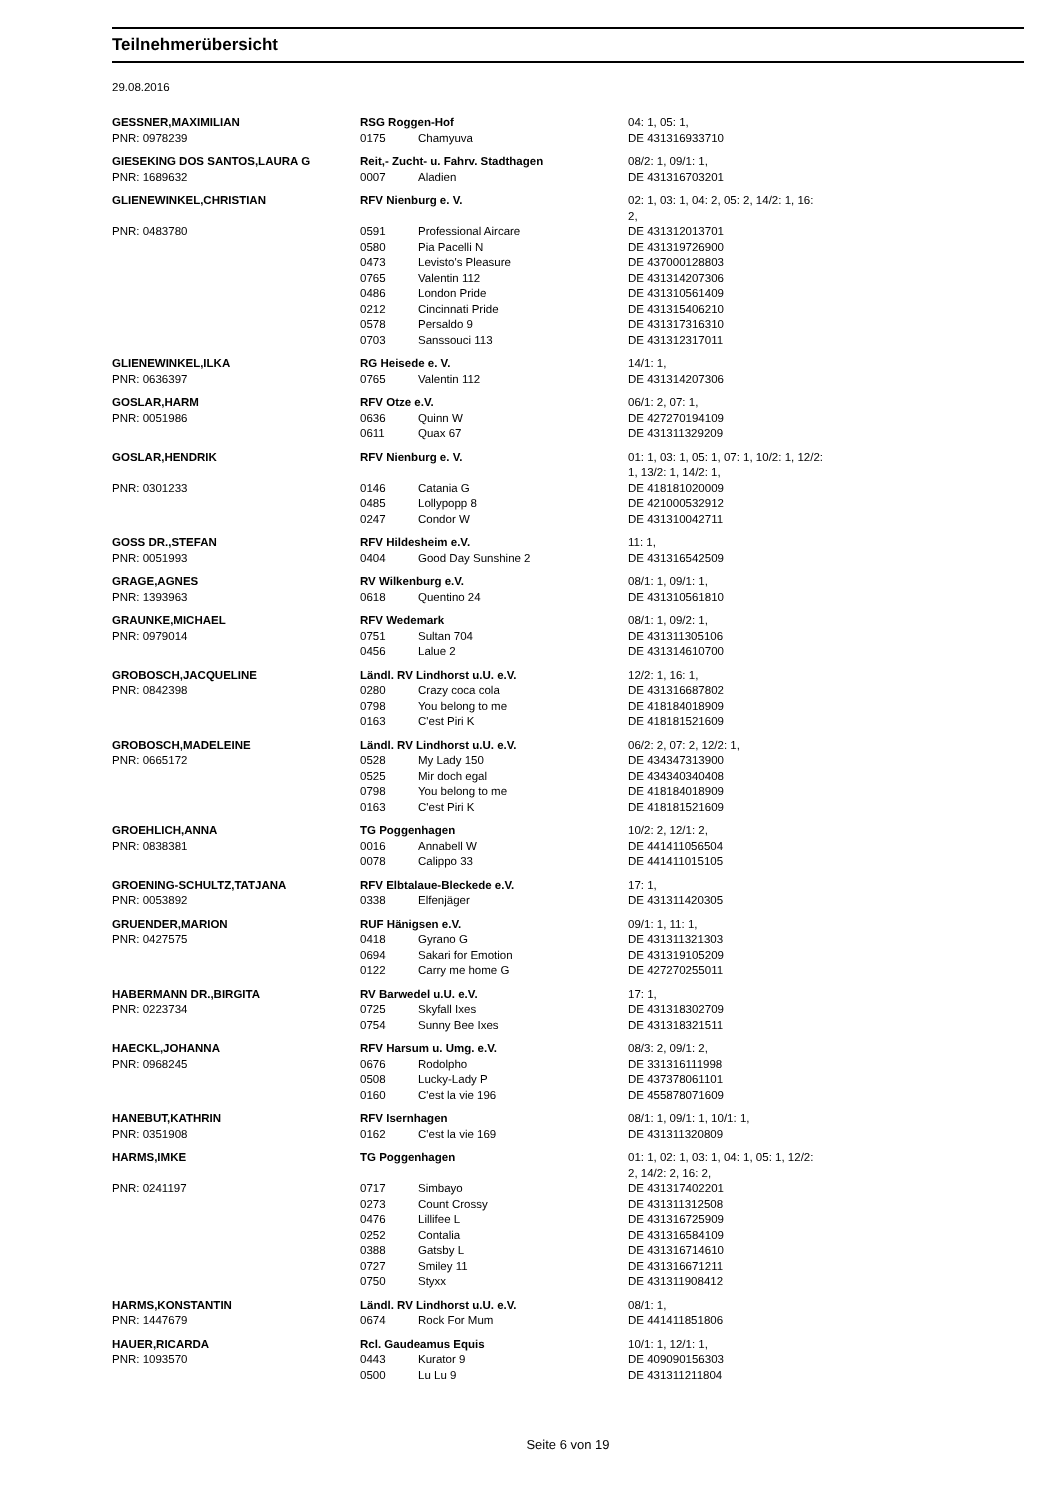Teilnehmerübersicht
29.08.2016
| GESSNER,MAXIMILIAN | RSG Roggen-Hof | | 04: 1, 05: 1, |
| PNR: 0978239 | 0175 | Chamyuva | DE 431316933710 |
| GIESEKING DOS SANTOS,LAURA G | Reit,- Zucht- u. Fahrv. Stadthagen | | 08/2: 1, 09/1: 1, |
| PNR: 1689632 | 0007 | Aladien | DE 431316703201 |
| GLIENEWINKEL,CHRISTIAN | RFV Nienburg e. V. | | 02: 1, 03: 1, 04: 2, 05: 2, 14/2: 1, 16: 2, |
| PNR: 0483780 | 0591 | Professional Aircare | DE 431312013701 |
| | 0580 | Pia Pacelli N | DE 431319726900 |
| | 0473 | Levisto's Pleasure | DE 437000128803 |
| | 0765 | Valentin 112 | DE 431314207306 |
| | 0486 | London Pride | DE 431310561409 |
| | 0212 | Cincinnati Pride | DE 431315406210 |
| | 0578 | Persaldo 9 | DE 431317316310 |
| | 0703 | Sanssouci 113 | DE 431312317011 |
| GLIENEWINKEL,ILKA | RG Heisede e. V. | | 14/1: 1, |
| PNR: 0636397 | 0765 | Valentin 112 | DE 431314207306 |
| GOSLAR,HARM | RFV Otze e.V. | | 06/1: 2, 07: 1, |
| PNR: 0051986 | 0636 | Quinn W | DE 427270194109 |
| | 0611 | Quax 67 | DE 431311329209 |
| GOSLAR,HENDRIK | RFV Nienburg e. V. | | 01: 1, 03: 1, 05: 1, 07: 1, 10/2: 1, 12/2: 1, 13/2: 1, 14/2: 1, |
| PNR: 0301233 | 0146 | Catania G | DE 418181020009 |
| | 0485 | Lollypopp 8 | DE 421000532912 |
| | 0247 | Condor W | DE 431310042711 |
| GOSS DR.,STEFAN | RFV Hildesheim e.V. | | 11: 1, |
| PNR: 0051993 | 0404 | Good Day Sunshine 2 | DE 431316542509 |
| GRAGE,AGNES | RV Wilkenburg e.V. | | 08/1: 1, 09/1: 1, |
| PNR: 1393963 | 0618 | Quentino 24 | DE 431310561810 |
| GRAUNKE,MICHAEL | RFV Wedemark | | 08/1: 1, 09/2: 1, |
| PNR: 0979014 | 0751 | Sultan 704 | DE 431311305106 |
| | 0456 | Lalue 2 | DE 431314610700 |
| GROBOSCH,JACQUELINE | Ländl. RV Lindhorst u.U. e.V. | | 12/2: 1, 16: 1, |
| PNR: 0842398 | 0280 | Crazy coca cola | DE 431316687802 |
| | 0798 | You belong to me | DE 418184018909 |
| | 0163 | C'est Piri K | DE 418181521609 |
| GROBOSCH,MADELEINE | Ländl. RV Lindhorst u.U. e.V. | | 06/2: 2, 07: 2, 12/2: 1, |
| PNR: 0665172 | 0528 | My Lady 150 | DE 434347313900 |
| | 0525 | Mir doch egal | DE 434340340408 |
| | 0798 | You belong to me | DE 418184018909 |
| | 0163 | C'est Piri K | DE 418181521609 |
| GROEHLICH,ANNA | TG Poggenhagen | | 10/2: 2, 12/1: 2, |
| PNR: 0838381 | 0016 | Annabell W | DE 441411056504 |
| | 0078 | Calippo 33 | DE 441411015105 |
| GROENING-SCHULTZ,TATJANA | RFV Elbtalaue-Bleckede e.V. | | 17: 1, |
| PNR: 0053892 | 0338 | Elfenjäger | DE 431311420305 |
| GRUENDER,MARION | RUF Hänigsen e.V. | | 09/1: 1, 11: 1, |
| PNR: 0427575 | 0418 | Gyrano G | DE 431311321303 |
| | 0694 | Sakari for Emotion | DE 431319105209 |
| | 0122 | Carry me home G | DE 427270255011 |
| HABERMANN DR.,BIRGITA | RV Barwedel u.U. e.V. | | 17: 1, |
| PNR: 0223734 | 0725 | Skyfall Ixes | DE 431318302709 |
| | 0754 | Sunny Bee Ixes | DE 431318321511 |
| HAECKL,JOHANNA | RFV Harsum u. Umg. e.V. | | 08/3: 2, 09/1: 2, |
| PNR: 0968245 | 0676 | Rodolpho | DE 331316111998 |
| | 0508 | Lucky-Lady P | DE 437378061101 |
| | 0160 | C'est la vie 196 | DE 455878071609 |
| HANEBUT,KATHRIN | RFV Isernhagen | | 08/1: 1, 09/1: 1, 10/1: 1, |
| PNR: 0351908 | 0162 | C'est la vie 169 | DE 431311320809 |
| HARMS,IMKE | TG Poggenhagen | | 01: 1, 02: 1, 03: 1, 04: 1, 05: 1, 12/2: 2, 14/2: 2, 16: 2, |
| PNR: 0241197 | 0717 | Simbayo | DE 431317402201 |
| | 0273 | Count Crossy | DE 431311312508 |
| | 0476 | Lillifee L | DE 431316725909 |
| | 0252 | Contalia | DE 431316584109 |
| | 0388 | Gatsby L | DE 431316714610 |
| | 0727 | Smiley 11 | DE 431316671211 |
| | 0750 | Styxx | DE 431311908412 |
| HARMS,KONSTANTIN | Ländl. RV Lindhorst u.U. e.V. | | 08/1: 1, |
| PNR: 1447679 | 0674 | Rock For Mum | DE 441411851806 |
| HAUER,RICARDA | Rcl. Gaudeamus Equis | | 10/1: 1, 12/1: 1, |
| PNR: 1093570 | 0443 | Kurator 9 | DE 409090156303 |
| | 0500 | Lu Lu 9 | DE 431311211804 |
Seite 6 von 19